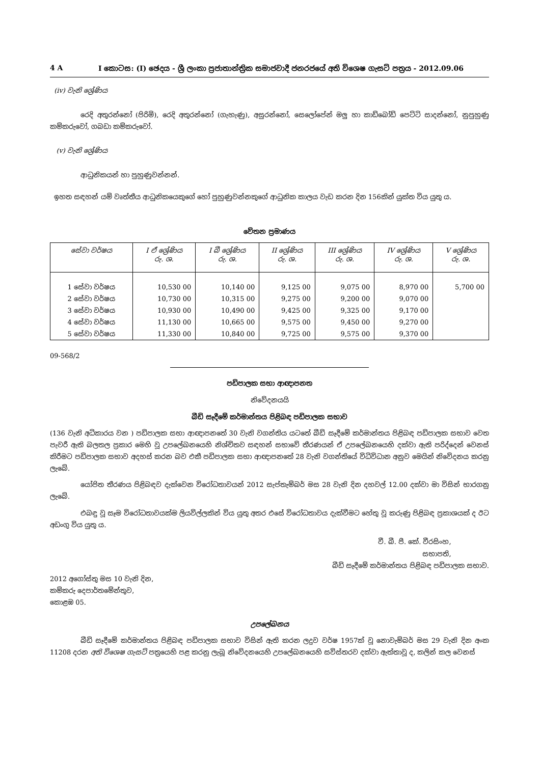4 A I කොටස: (I) ඡෙදය - ශ්‍රී ලංකා ප්‍රජාතාන්ත්‍රික සමාජවාදී ජනරජයේ අති විශෙෂ ගැසට් පත්‍රය - 2012.09.06
(iv) වැනි ශ්‍රේණිය
රෙදි අතුරන්නෝ (පිරිමි), රෙදි අතුරන්නෝ (ගැහැණු), අසුරන්නෝ, සෙලෝපේන් මලු හා කාඩ්බෝඩ් පෙට්ටි සාදන්නෝ, නුපුහුණු කම්කරුවෝ, ගබඩා කම්කරුවෝ.
(v) වැනි ශ්‍රේණිය
ආධුනිකයන් හා පුහුණුවන්නන්.
ඉහත සඳහන් යම් වෘත්තීය ආධුනිකයෙකුගේ හෝ පුහුණුවන්නකුගේ ආධුනික කාලය වැඩ කරන දින 156කින් යුක්ත විය යුතු ය.
වේතන ප්‍රමාණය
| සේවා වර්ෂය | I ඒ ශ්‍රේණිය රු. ශ. | I බී ශ්‍රේණිය රු. ශ. | II ශ්‍රේණිය රු. ශ. | III ශ්‍රේණිය රු. ශ. | IV ශ්‍රේණිය රු. ශ. | V ශ්‍රේණිය රු. ශ. |
| --- | --- | --- | --- | --- | --- | --- |
| 1 සේවා වර්ෂය | 10,530 00 | 10,140 00 | 9,125 00 | 9,075 00 | 8,970 00 | 5,700 00 |
| 2 සේවා වර්ෂය | 10,730 00 | 10,315 00 | 9,275 00 | 9,200 00 | 9,070 00 | |
| 3 සේවා වර්ෂය | 10,930 00 | 10,490 00 | 9,425 00 | 9,325 00 | 9,170 00 | |
| 4 සේවා වර්ෂය | 11,130 00 | 10,665 00 | 9,575 00 | 9,450 00 | 9,270 00 | |
| 5 සේවා වර්ෂය | 11,330 00 | 10,840 00 | 9,725 00 | 9,575 00 | 9,370 00 | |
09-568/2
පඩිපාලක සභා ආඥාපනත
නිවේදනයයි
බීඩි සෑදීමේ කර්මාන්තය පිළිබඳ පඩිපාලක සභාව
(136 වැනි අධිකාරය වන ) පඩිපාලක සභා ආඥාපනතේ 30 වැනි වගන්තිය යටතේ බීඩි සෑදීමේ කර්මාන්තය පිළිබඳ පඩිපාලක සභාව වෙත පැවරී ඇති බලතල ප්‍රකාර මෙහි වූ උපලේඛනයෙහි නිශ්චිතව සඳහන් සභාවේ තීරණයන් ඒ උපලේඛනයෙහි දක්වා ඇති පරිද්දෙන් වෙනස් කිරීමට පඩිපාලක සභාව අදහස් කරන බව එකී පඩිපාලක සභා ආඥාපනතේ 28 වැනි වගන්තියේ විධිවිධාන අනුව මෙයින් නිවේදනය කරනු ලැබේ.
යෝජිත තීරණය පිළිබඳව දැක්වෙන විරෝධතාවයන් 2012 සැප්තැම්බර් මස 28 වැනි දින දහවල් 12.00 දක්වා මා විසින් භාරගනු ලැබේ.
එබඳු වූ සෑම විරෝධතාවයක්ම ලියවිල්ලකින් විය යුතු අතර එසේ විරෝධතාවය දැක්වීමට හේතු වූ කරුණු පිළිබඳ ප්‍රකාශයක් ද ඊට අඩංගු විය යුතු ය.
වී. බී. පී. කේ. වීරසිංහ,
සභාපති,
බීඩි සෑදීමේ කර්මාන්තය පිළිබඳ පඩිපාලක සභාව.
2012 අගෝස්තු මස 10 වැනි දින,
කම්කරු දෙපාර්තමේන්තුව,
කොළඹ 05.
උපලේඛනය
බීඩි සෑදීමේ කර්මාන්තය පිළිබඳ පඩිපාලක සභාව විසින් ඇති කරන ලදුව වර්ෂ 1957ක් වූ නොවැම්බර් මස 29 වැනි දින අංක 11208 දරන අති විශෙෂ ගැසට් පත්‍රයෙහි පළ කරනු ලැබූ නිවේදනයෙහි උපලේඛනයෙහි සවිස්තරව දක්වා ඇත්තාවූ ද, කලින් කල වෙනස්